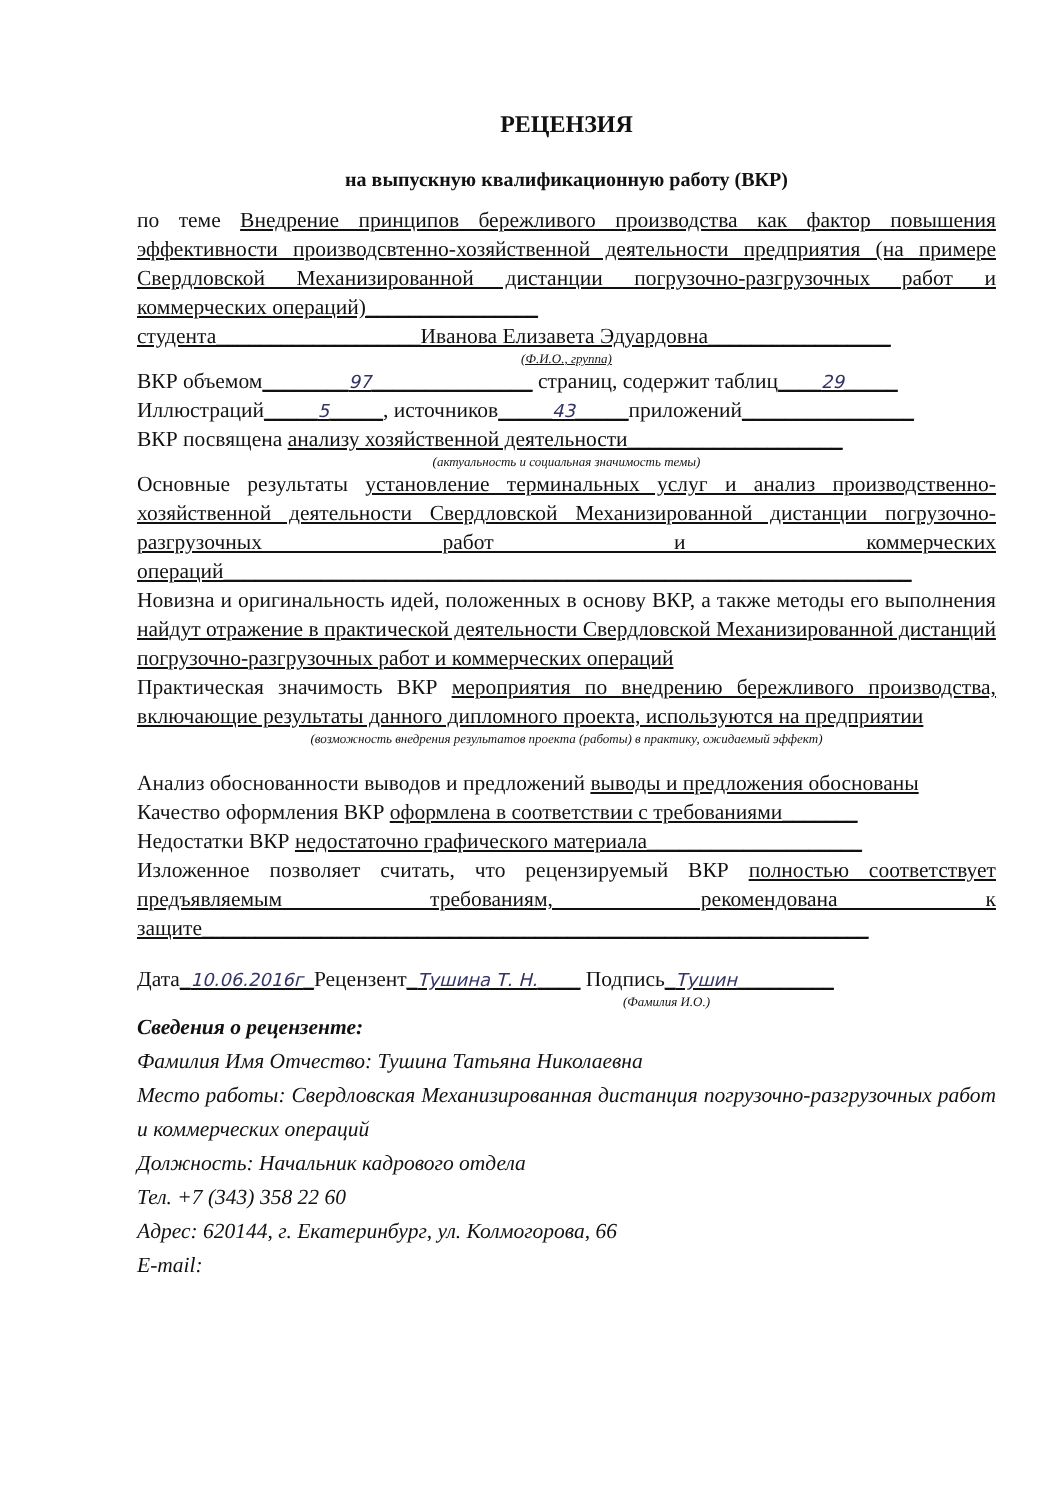РЕЦЕНЗИЯ
на выпускную квалификационную работу (ВКР)
по теме Внедрение принципов бережливого производства как фактор повышения эффективности производсвтенно-хозяйственной деятельности предприятия (на примере Свердловской Механизированной дистанции погрузочно-разгрузочных работ и коммерческих операций)________________
студента___________________Иванова Елизавета Эдуардовна_________________
(Ф.И.О., группа)
ВКР объемом________97_______________ страниц, содержит таблиц____29_____
Иллюстраций_____5_____, источников_____43_____приложений________________
ВКР посвящена анализу хозяйственной деятельности____________________
(актуальность и социальная значимость темы)
Основные результаты установление терминальных услуг и анализ производственно-хозяйственной деятельности Свердловской Механизированной дистанции погрузочно-разгрузочных работ и коммерческих операций________________________________________________________________
Новизна и оригинальность идей, положенных в основу ВКР, а также методы его выполнения найдут отражение в практической деятельности Свердловской Механизированной дистанций погрузочно-разгрузочных работ и коммерческих операций
Практическая значимость ВКР мероприятия по внедрению бережливого производства, включающие результаты данного дипломного проекта, используются на предприятии
(возможность внедрения результатов проекта (работы) в практику, ожидаемый эффект)
Анализ обоснованности выводов и предложений выводы и предложения обоснованы
Качество оформления ВКР оформлена в соответствии с требованиями_______
Недостатки ВКР недостаточно графического материала____________________
Изложенное позволяет считать, что рецензируемый ВКР полностью соответствует предъявляемым требованиям, рекомендована к защите______________________________________________________________
Дата_10.06.2016г_Рецензент_Тушина Т. Н.____ Подпись_Тушин_________
(Фамилия И.О.)
Сведения о рецензенте:
Фамилия Имя Отчество: Тушина Татьяна Николаевна
Место работы: Свердловская Механизированная дистанция погрузочно-разгрузочных работ и коммерческих операций
Должность: Начальник кадрового отдела
Тел. +7 (343) 358 22 60
Адрес: 620144, г. Екатеринбург, ул. Колмогорова, 66
E-mail: